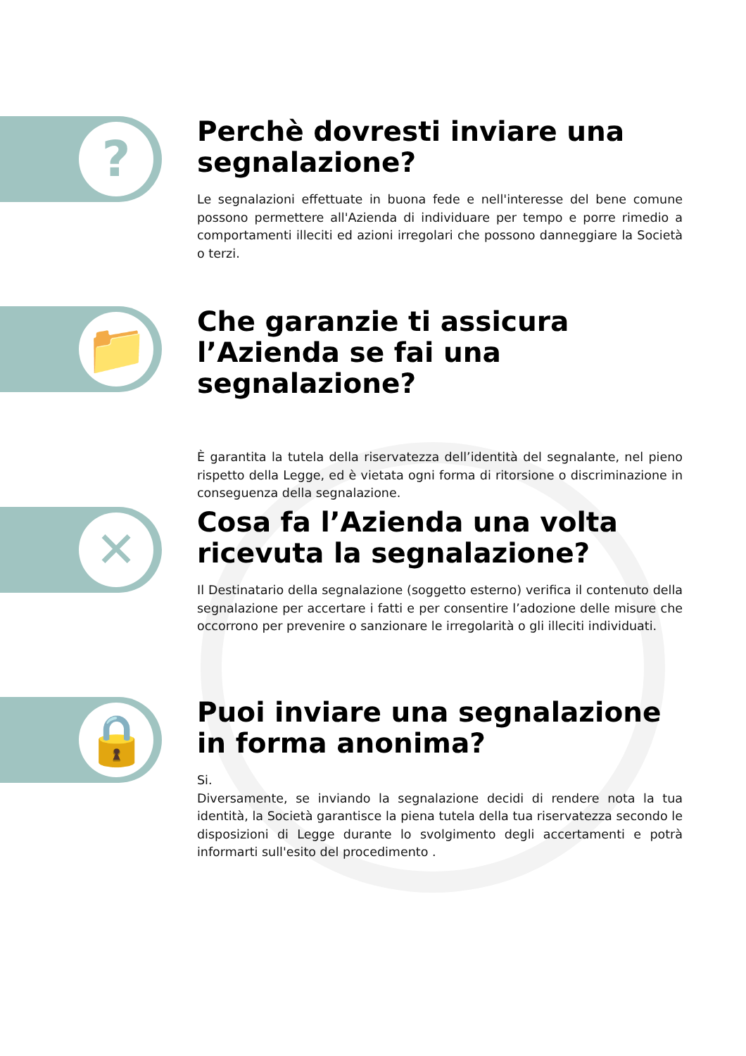?
Perchè dovresti inviare una segnalazione?
Le segnalazioni effettuate in buona fede e nell'interesse del bene comune possono permettere all'Azienda di individuare per tempo e porre rimedio a comportamenti illeciti ed azioni irregolari che possono danneggiare la Società o terzi.
📁
Che garanzie ti assicura l’Azienda se fai una segnalazione?
È garantita la tutela della riservatezza dell’identità del segnalante, nel pieno rispetto della Legge, ed è vietata ogni forma di ritorsione o discriminazione in conseguenza della segnalazione.
✕
Cosa fa l’Azienda una volta ricevuta la segnalazione?
Il Destinatario della segnalazione (soggetto esterno) verifica il contenuto della segnalazione per accertare i fatti e per consentire l’adozione delle misure che occorrono per prevenire o sanzionare le irregolarità o gli illeciti individuati.
🔒
Puoi inviare una segnalazione in forma anonima?
Si.
Diversamente, se inviando la segnalazione decidi di rendere nota la tua identità, la Società garantisce la piena tutela della tua riservatezza secondo le disposizioni di Legge durante lo svolgimento degli accertamenti e potrà informarti sull'esito del procedimento .